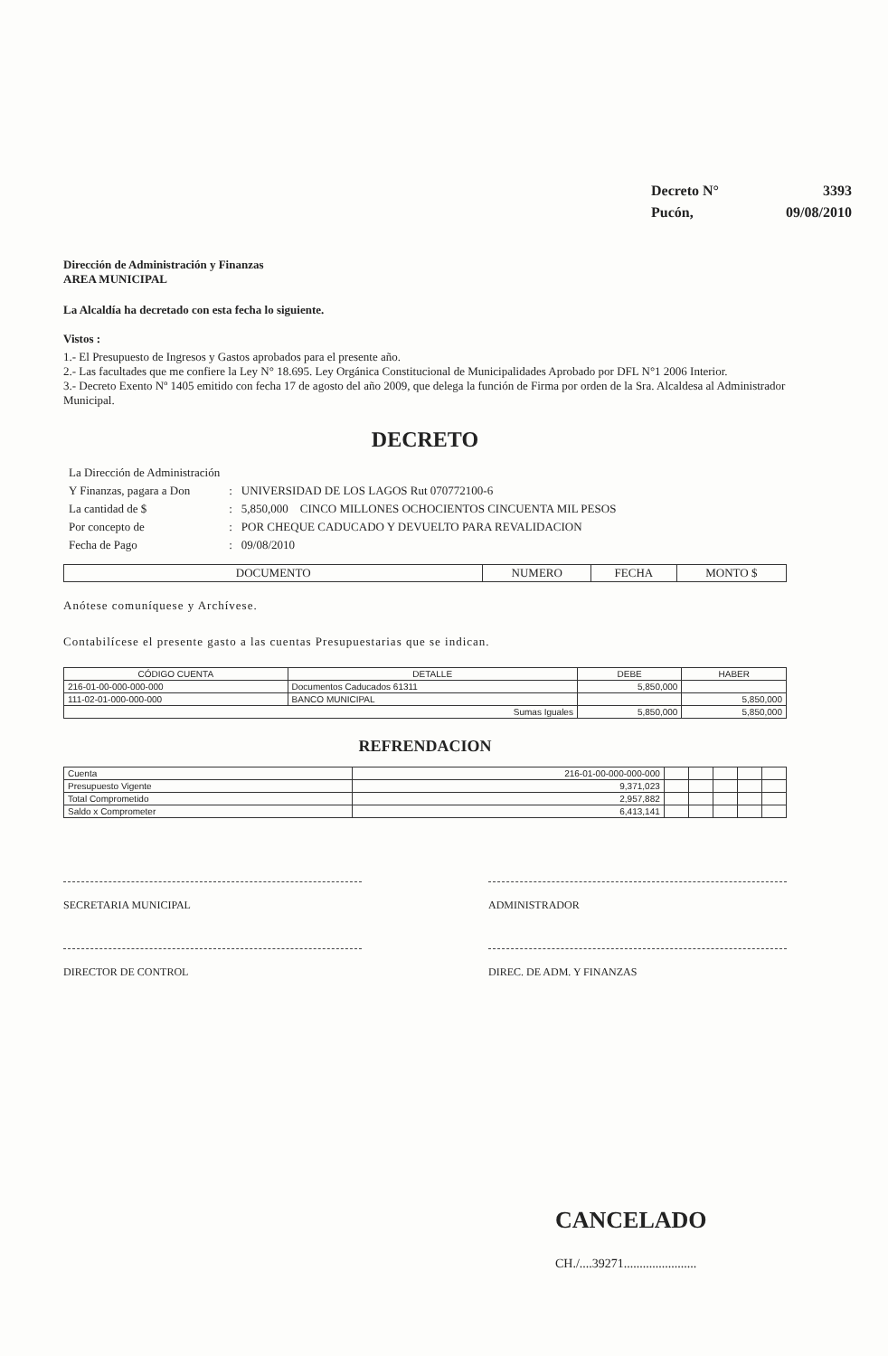| Decreto N° | 3393 |
| Pucón, | 09/08/2010 |
Dirección de Administración y Finanzas
AREA MUNICIPAL
La Alcaldía ha decretado con esta fecha lo siguiente.
Vistos :
1.- El Presupuesto de Ingresos y Gastos aprobados para el presente año.
2.- Las facultades que me confiere la Ley N° 18.695. Ley Orgánica Constitucional de Municipalidades Aprobado por DFL N°1 2006 Interior.
3.- Decreto Exento Nº 1405 emitido con fecha 17 de agosto del año 2009, que delega la función de Firma por orden de la Sra. Alcaldesa al Administrador Municipal.
DECRETO
| La Dirección de Administración | | |
| Y Finanzas, pagara a Don | : | UNIVERSIDAD DE LOS LAGOS Rut 070772100-6 |
| La cantidad de $ | : | 5,850,000 CINCO MILLONES OCHOCIENTOS CINCUENTA MIL PESOS |
| Por concepto de | : | POR CHEQUE CADUCADO Y DEVUELTO PARA REVALIDACION |
| Fecha de Pago | : | 09/08/2010 |
| DOCUMENTO | NUMERO | FECHA | MONTO $ |
| --- | --- | --- | --- |
Anótese comuníquese y Archívese.
Contabilícese el presente gasto a las cuentas Presupuestarias que se indican.
| CÓDIGO CUENTA | DETALLE | DEBE | HABER |
| --- | --- | --- | --- |
| 216-01-00-000-000-000 | Documentos Caducados 61311 | 5,850,000 | |
| 111-02-01-000-000-000 | BANCO MUNICIPAL | | 5,850,000 |
| Sumas Iguales | | 5,850,000 | 5,850,000 |
REFRENDACION
| Cuenta | 216-01-00-000-000-000 | | | | | |
| Presupuesto Vigente | 9,371,023 | | | | | |
| Total Comprometido | 2,957,882 | | | | | |
| Saldo x Comprometer | 6,413,141 | | | | | |
SECRETARIA MUNICIPAL ADMINISTRADOR
DIRECTOR DE CONTROL DIREC. DE ADM. Y FINANZAS
CANCELADO
CH./....39271.......................